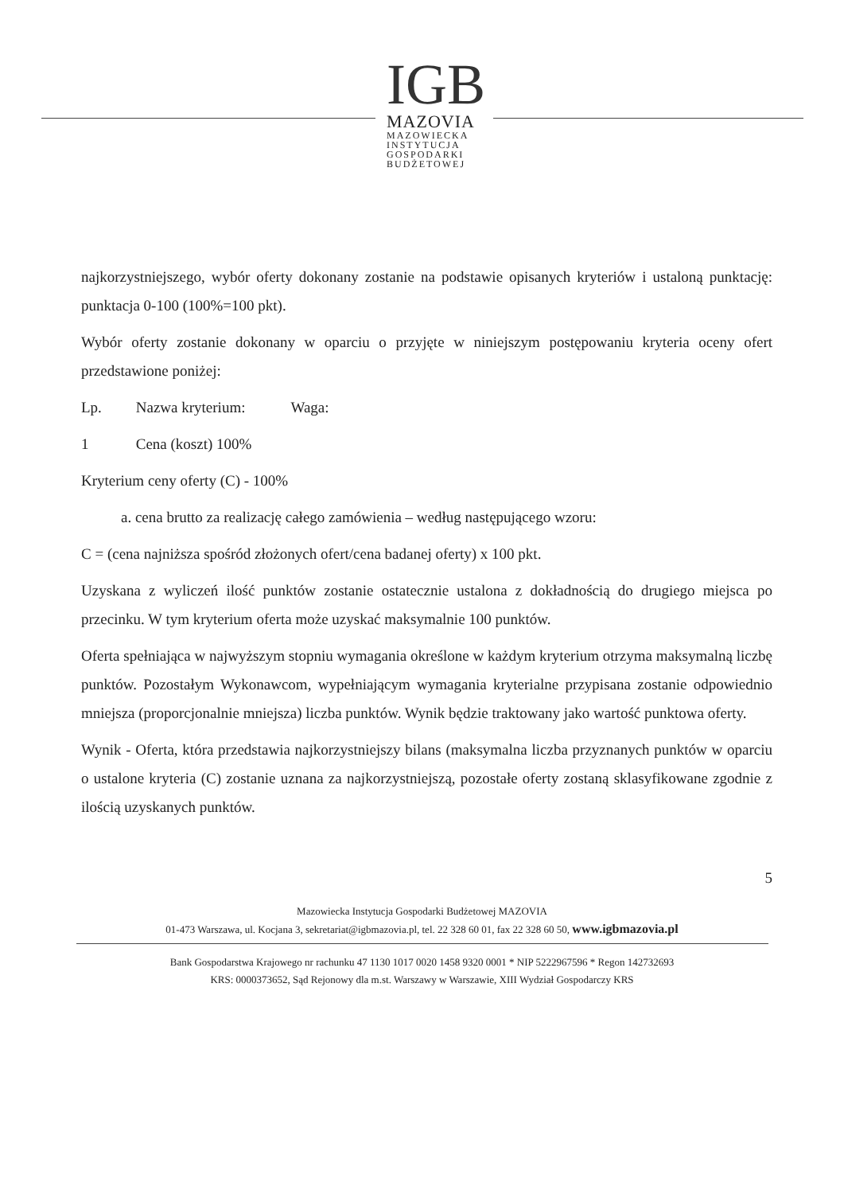IGB
MAZOVIA
MAZOWIECKA
INSTYTUCJA
GOSPODARKI
BUDŻETOWEJ
najkorzystniejszego, wybór oferty dokonany zostanie na podstawie opisanych kryteriów i ustaloną punktację: punktacja 0-100 (100%=100 pkt).
Wybór oferty zostanie dokonany w oparciu o przyjęte w niniejszym postępowaniu kryteria oceny ofert przedstawione poniżej:
Lp. Nazwa kryterium: Waga:
1 Cena (koszt) 100%
Kryterium ceny oferty (C) - 100%
a. cena brutto za realizację całego zamówienia – według następującego wzoru:
C = (cena najniższa spośród złożonych ofert/cena badanej oferty) x 100 pkt.
Uzyskana z wyliczeń ilość punktów zostanie ostatecznie ustalona z dokładnością do drugiego miejsca po przecinku. W tym kryterium oferta może uzyskać maksymalnie 100 punktów.
Oferta spełniająca w najwyższym stopniu wymagania określone w każdym kryterium otrzyma maksymalną liczbę punktów. Pozostałym Wykonawcom, wypełniającym wymagania kryterialne przypisana zostanie odpowiednio mniejsza (proporcjonalnie mniejsza) liczba punktów. Wynik będzie traktowany jako wartość punktowa oferty.
Wynik - Oferta, która przedstawia najkorzystniejszy bilans (maksymalna liczba przyznanych punktów w oparciu o ustalone kryteria (C) zostanie uznana za najkorzystniejszą, pozostałe oferty zostaną sklasyfikowane zgodnie z ilością uzyskanych punktów.
5
Mazowiecka Instytucja Gospodarki Budżetowej MAZOVIA
01-473 Warszawa, ul. Kocjana 3, sekretariat@igbmazovia.pl, tel. 22 328 60 01, fax 22 328 60 50, www.igbmazovia.pl
Bank Gospodarstwa Krajowego nr rachunku 47 1130 1017 0020 1458 9320 0001 * NIP 5222967596 * Regon 142732693
KRS: 0000373652, Sąd Rejonowy dla m.st. Warszawy w Warszawie, XIII Wydział Gospodarczy KRS